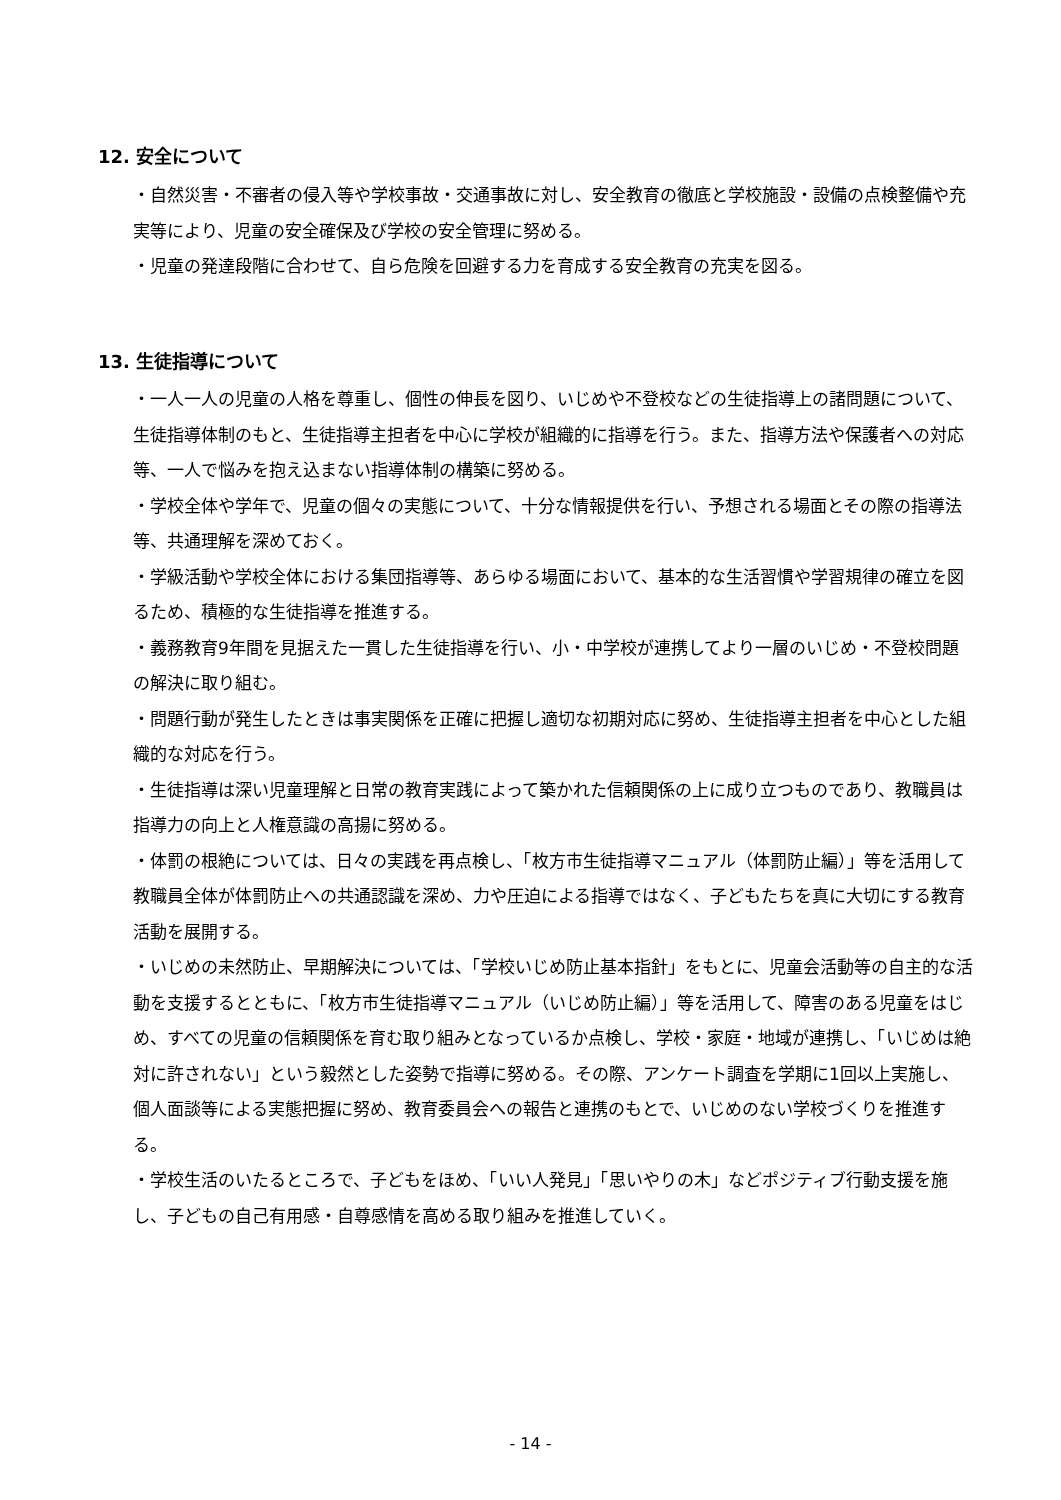12. 安全について
・自然災害・不審者の侵入等や学校事故・交通事故に対し、安全教育の徹底と学校施設・設備の点検整備や充実等により、児童の安全確保及び学校の安全管理に努める。
・児童の発達段階に合わせて、自ら危険を回避する力を育成する安全教育の充実を図る。
13. 生徒指導について
・一人一人の児童の人格を尊重し、個性の伸長を図り、いじめや不登校などの生徒指導上の諸問題について、生徒指導体制のもと、生徒指導主担者を中心に学校が組織的に指導を行う。また、指導方法や保護者への対応等、一人で悩みを抱え込まない指導体制の構築に努める。
・学校全体や学年で、児童の個々の実態について、十分な情報提供を行い、予想される場面とその際の指導法等、共通理解を深めておく。
・学級活動や学校全体における集団指導等、あらゆる場面において、基本的な生活習慣や学習規律の確立を図るため、積極的な生徒指導を推進する。
・義務教育9年間を見据えた一貫した生徒指導を行い、小・中学校が連携してより一層のいじめ・不登校問題の解決に取り組む。
・問題行動が発生したときは事実関係を正確に把握し適切な初期対応に努め、生徒指導主担者を中心とした組織的な対応を行う。
・生徒指導は深い児童理解と日常の教育実践によって築かれた信頼関係の上に成り立つものであり、教職員は指導力の向上と人権意識の高揚に努める。
・体罰の根絶については、日々の実践を再点検し、「枚方市生徒指導マニュアル（体罰防止編）」等を活用して教職員全体が体罰防止への共通認識を深め、力や圧迫による指導ではなく、子どもたちを真に大切にする教育活動を展開する。
・いじめの未然防止、早期解決については、「学校いじめ防止基本指針」をもとに、児童会活動等の自主的な活動を支援するとともに、「枚方市生徒指導マニュアル（いじめ防止編）」等を活用して、障害のある児童をはじめ、すべての児童の信頼関係を育む取り組みとなっているか点検し、学校・家庭・地域が連携し、「いじめは絶対に許されない」という毅然とした姿勢で指導に努める。その際、アンケート調査を学期に1回以上実施し、個人面談等による実態把握に努め、教育委員会への報告と連携のもとで、いじめのない学校づくりを推進する。
・学校生活のいたるところで、子どもをほめ、「いい人発見」「思いやりの木」などポジティブ行動支援を施し、子どもの自己有用感・自尊感情を高める取り組みを推進していく。
- 14 -